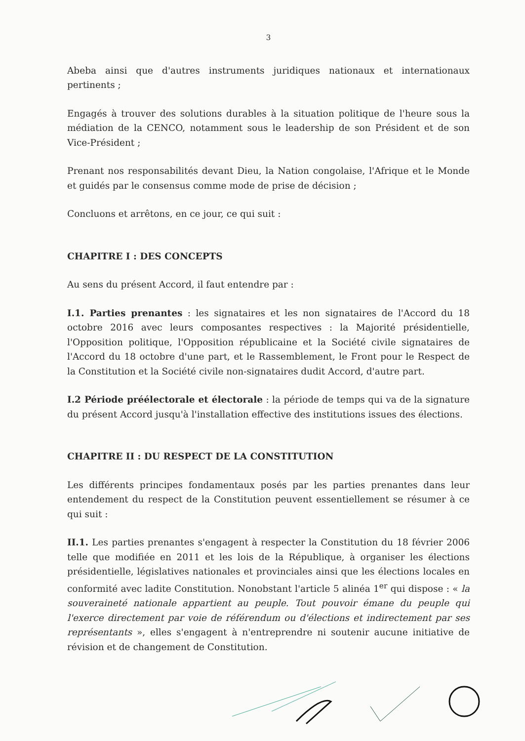3
Abeba ainsi que d'autres instruments juridiques nationaux et internationaux pertinents ;
Engagés à trouver des solutions durables à la situation politique de l'heure sous la médiation de la CENCO, notamment sous le leadership de son Président et de son Vice-Président ;
Prenant nos responsabilités devant Dieu, la Nation congolaise, l'Afrique et le Monde et guidés par le consensus comme mode de prise de décision ;
Concluons et arrêtons, en ce jour, ce qui suit :
CHAPITRE I : DES CONCEPTS
Au sens du présent Accord, il faut entendre par :
I.1. Parties prenantes : les signataires et les non signataires de l'Accord du 18 octobre 2016 avec leurs composantes respectives : la Majorité présidentielle, l'Opposition politique, l'Opposition républicaine et la Société civile signataires de l'Accord du 18 octobre d'une part, et le Rassemblement, le Front pour le Respect de la Constitution et la Société civile non-signataires dudit Accord, d'autre part.
I.2 Période préélectorale et électorale : la période de temps qui va de la signature du présent Accord jusqu'à l'installation effective des institutions issues des élections.
CHAPITRE II : DU RESPECT DE LA CONSTITUTION
Les différents principes fondamentaux posés par les parties prenantes dans leur entendement du respect de la Constitution peuvent essentiellement se résumer à ce qui suit :
II.1. Les parties prenantes s'engagent à respecter la Constitution du 18 février 2006 telle que modifiée en 2011 et les lois de la République, à organiser les élections présidentielle, législatives nationales et provinciales ainsi que les élections locales en conformité avec ladite Constitution. Nonobstant l'article 5 alinéa 1<sup>er</sup> qui dispose : « la souveraineté nationale appartient au peuple. Tout pouvoir émane du peuple qui l'exerce directement par voie de référendum ou d'élections et indirectement par ses représentants », elles s'engagent à n'entreprendre ni soutenir aucune initiative de révision et de changement de Constitution.